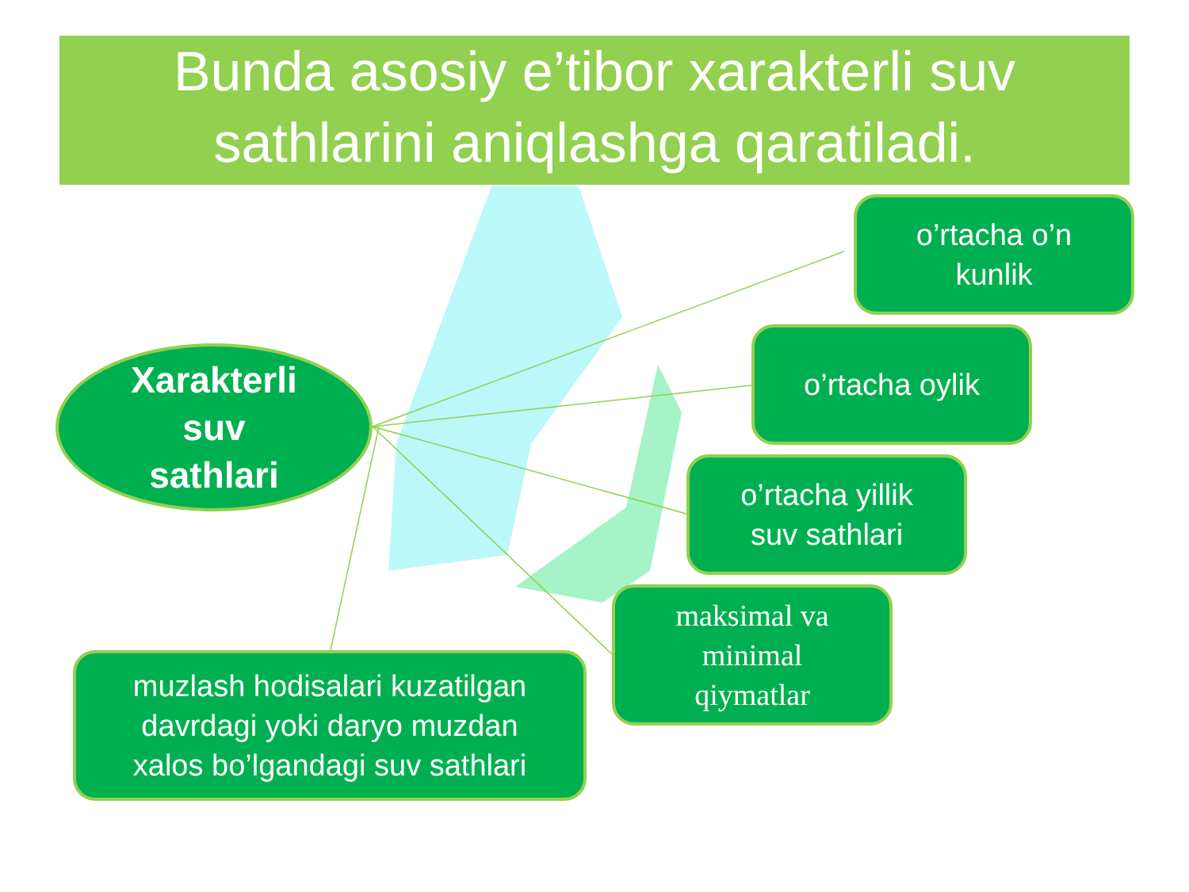Bunda asosiy e’tibor xarakterli suv sathlarini aniqlashga qaratiladi.
Xarakterli
suv
sathlari
o’rtacha o’n
kunlik
o’rtacha oylik
o’rtacha yillik
suv sathlari
maksimal va
minimal
qiymatlar
muzlash hodisalari kuzatilgan
davrdagi yoki daryo muzdan
xalos bo’lgandagi suv sathlari